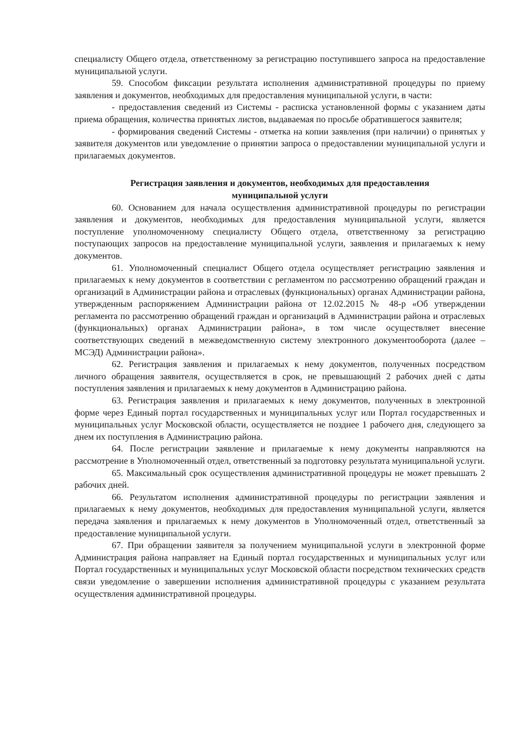специалисту Общего отдела, ответственному за регистрацию поступившего запроса на предоставление муниципальной услуги.
59. Способом фиксации результата исполнения административной процедуры по приему заявления и документов, необходимых для предоставления муниципальной услуги, в части:
- предоставления сведений из Системы - расписка установленной формы с указанием даты приема обращения, количества принятых листов, выдаваемая по просьбе обратившегося заявителя;
- формирования сведений Системы - отметка на копии заявления (при наличии) о принятых у заявителя документов или уведомление о принятии запроса о предоставлении муниципальной услуги и прилагаемых документов.
Регистрация заявления и документов, необходимых для предоставления
муниципальной услуги
60. Основанием для начала осуществления административной процедуры по регистрации заявления и документов, необходимых для предоставления муниципальной услуги, является поступление уполномоченному специалисту Общего отдела, ответственному за регистрацию поступающих запросов на предоставление муниципальной услуги, заявления и прилагаемых к нему документов.
61. Уполномоченный специалист Общего отдела осуществляет регистрацию заявления и прилагаемых к нему документов в соответствии с регламентом по рассмотрению обращений граждан и организаций в Администрации района и отраслевых (функциональных) органах Администрации района, утвержденным распоряжением Администрации района от 12.02.2015 № 48-р «Об утверждении регламента по рассмотрению обращений граждан и организаций в Администрации района и отраслевых (функциональных) органах Администрации района», в том числе осуществляет внесение соответствующих сведений в межведомственную систему электронного документооборота (далее – МСЭД) Администрации района».
62. Регистрация заявления и прилагаемых к нему документов, полученных посредством личного обращения заявителя, осуществляется в срок, не превышающий 2 рабочих дней с даты поступления заявления и прилагаемых к нему документов в Администрацию района.
63. Регистрация заявления и прилагаемых к нему документов, полученных в электронной форме через Единый портал государственных и муниципальных услуг или Портал государственных и муниципальных услуг Московской области, осуществляется не позднее 1 рабочего дня, следующего за днем их поступления в Администрацию района.
64. После регистрации заявление и прилагаемые к нему документы направляются на рассмотрение в Уполномоченный отдел, ответственный за подготовку результата муниципальной услуги.
65. Максимальный срок осуществления административной процедуры не может превышать 2 рабочих дней.
66. Результатом исполнения административной процедуры по регистрации заявления и прилагаемых к нему документов, необходимых для предоставления муниципальной услуги, является передача заявления и прилагаемых к нему документов в Уполномоченный отдел, ответственный за предоставление муниципальной услуги.
67. При обращении заявителя за получением муниципальной услуги в электронной форме Администрация района направляет на Единый портал государственных и муниципальных услуг или Портал государственных и муниципальных услуг Московской области посредством технических средств связи уведомление о завершении исполнения административной процедуры с указанием результата осуществления административной процедуры.